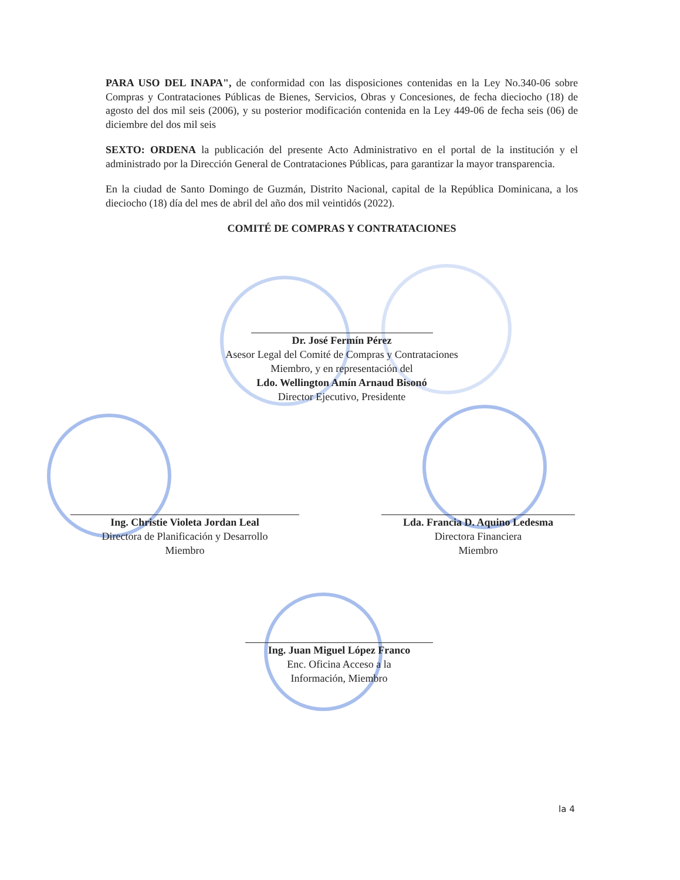PARA USO DEL INAPA", de conformidad con las disposiciones contenidas en la Ley No.340-06 sobre Compras y Contrataciones Públicas de Bienes, Servicios, Obras y Concesiones, de fecha dieciocho (18) de agosto del dos mil seis (2006), y su posterior modificación contenida en la Ley 449-06 de fecha seis (06) de diciembre del dos mil seis
SEXTO: ORDENA la publicación del presente Acto Administrativo en el portal de la institución y el administrado por la Dirección General de Contrataciones Públicas, para garantizar la mayor transparencia.
En la ciudad de Santo Domingo de Guzmán, Distrito Nacional, capital de la República Dominicana, a los dieciocho (18) día del mes de abril del año dos mil veintidós (2022).
COMITÉ DE COMPRAS Y CONTRATACIONES
Dr. José Fermín Pérez
Asesor Legal del Comité de Compras y Contrataciones
Miembro, y en representación del
Ldo. Wellington Amín Arnaud Bisonó
Director Ejecutivo, Presidente
Ing. Christie Violeta Jordan Leal
Directora de Planificación y Desarrollo
Miembro
Lda. Francia D. Aquino Ledesma
Directora Financiera
Miembro
Ing. Juan Miguel López Franco
Enc. Oficina Acceso a la
Información, Miembro
la 4